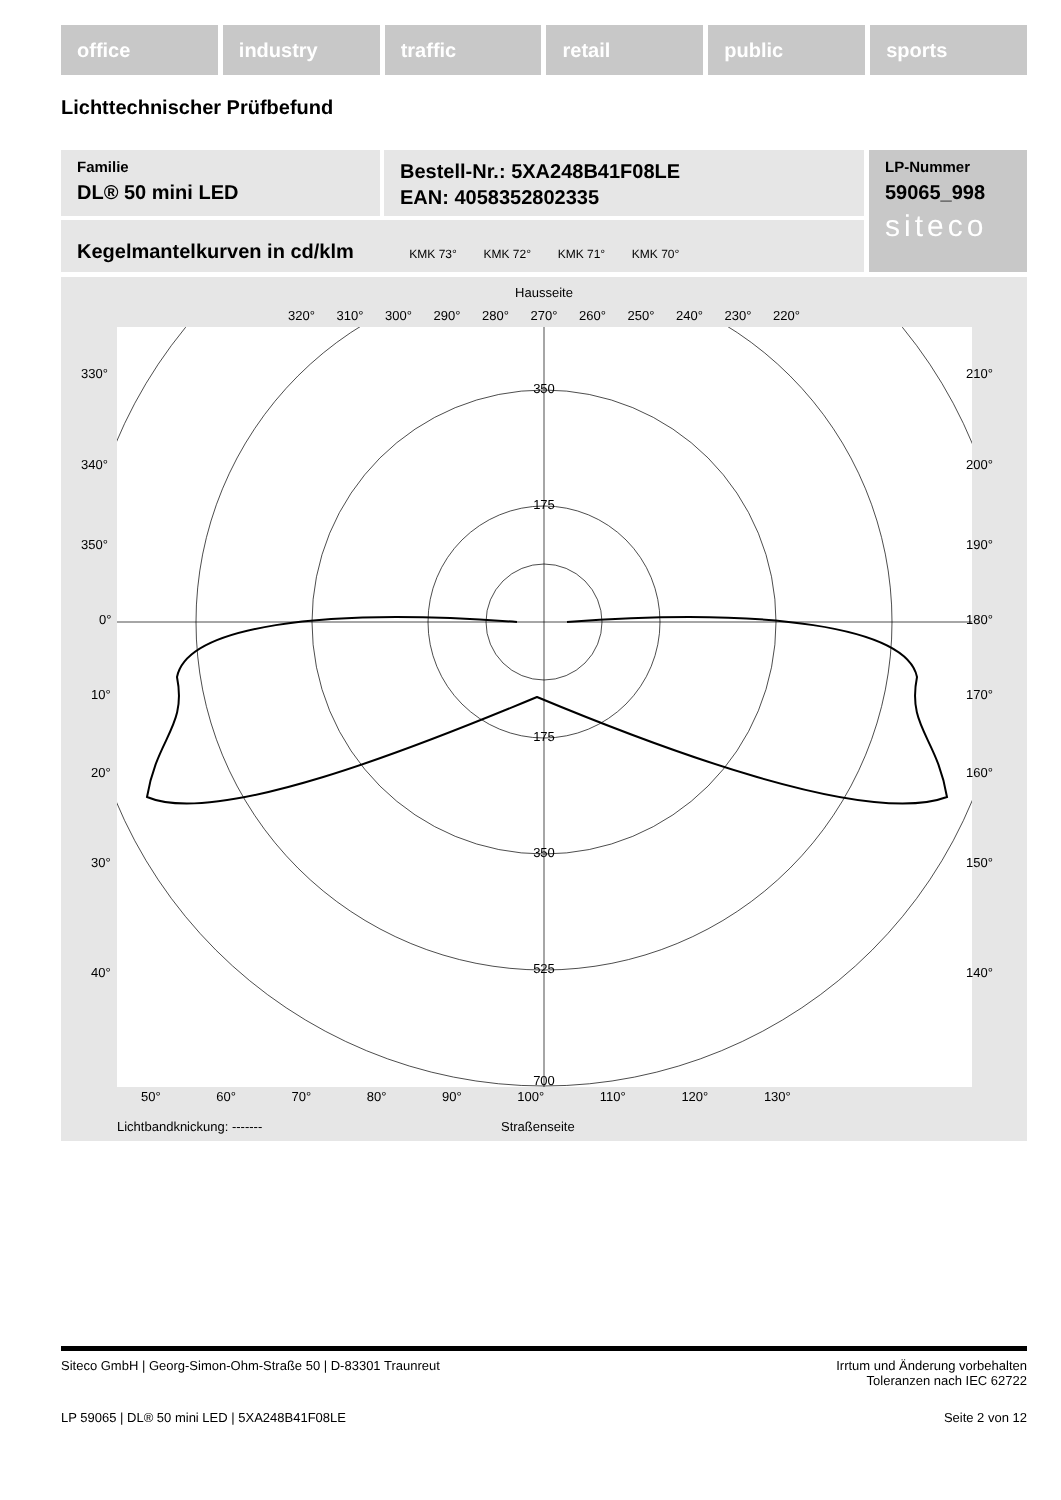office industry traffic retail public sports
Lichttechnischer Prüfbefund
Familie
DL® 50 mini LED
Bestell-Nr.: 5XA248B41F08LE
EAN: 4058352802335
LP-Nummer
59065_998
siteco
Kegelmantelkurven in cd/klm KMK 73° KMK 72° KMK 71° KMK 70°
Hausseite
320° 310° 300° 290° 280° 270° 260° 250° 240° 230° 220°
350
175
175
350
525
700
330°
340°
210°
200°
350° 190°
0° 180°
10° 170°
20° 160°
30° 150°
40° 140°
50° 60° 70° 80° 90° 100° 110° 120° 130°
Lichtbandknickung: ------- Straßenseite
Siteco GmbH | Georg-Simon-Ohm-Straße 50 | D-83301 Traunreut
Irrtum und Änderung vorbehalten
Toleranzen nach IEC 62722
LP 59065 | DL® 50 mini LED | 5XA248B41F08LE
Seite 2 von 12